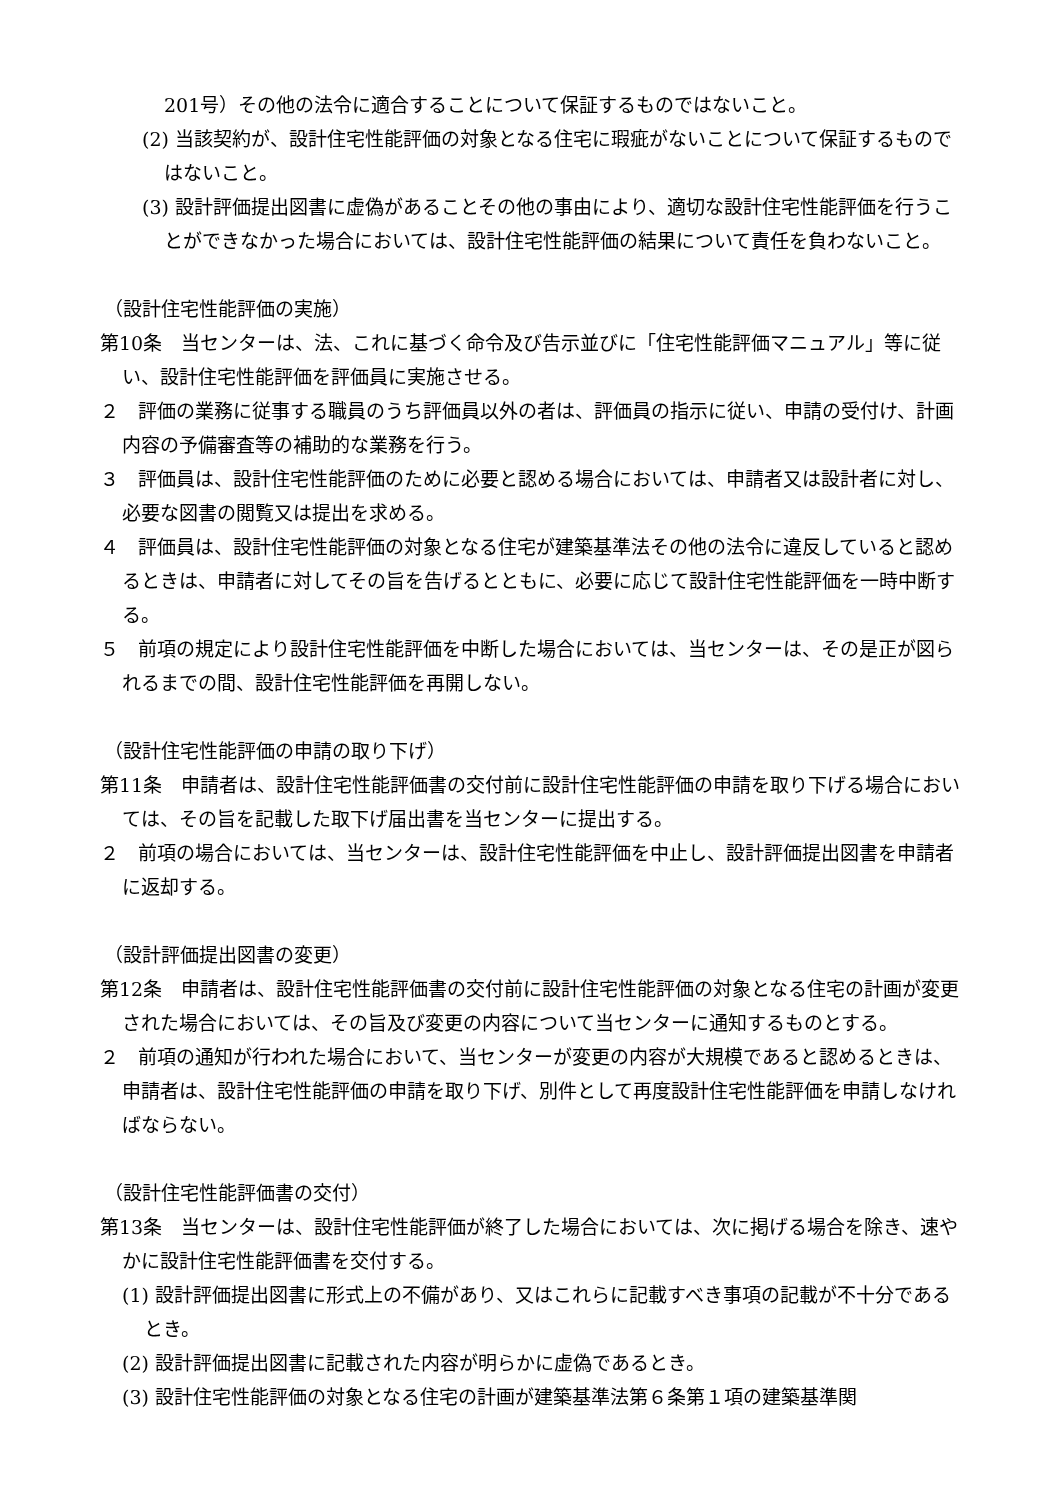201号）その他の法令に適合することについて保証するものではないこと。
(2) 当該契約が、設計住宅性能評価の対象となる住宅に瑕疵がないことについて保証するものではないこと。
(3) 設計評価提出図書に虚偽があることその他の事由により、適切な設計住宅性能評価を行うことができなかった場合においては、設計住宅性能評価の結果について責任を負わないこと。
（設計住宅性能評価の実施）
第10条　当センターは、法、これに基づく命令及び告示並びに「住宅性能評価マニュアル」等に従い、設計住宅性能評価を評価員に実施させる。
２　評価の業務に従事する職員のうち評価員以外の者は、評価員の指示に従い、申請の受付け、計画内容の予備審査等の補助的な業務を行う。
３　評価員は、設計住宅性能評価のために必要と認める場合においては、申請者又は設計者に対し、必要な図書の閲覧又は提出を求める。
４　評価員は、設計住宅性能評価の対象となる住宅が建築基準法その他の法令に違反していると認めるときは、申請者に対してその旨を告げるとともに、必要に応じて設計住宅性能評価を一時中断する。
５　前項の規定により設計住宅性能評価を中断した場合においては、当センターは、その是正が図られるまでの間、設計住宅性能評価を再開しない。
（設計住宅性能評価の申請の取り下げ）
第11条　申請者は、設計住宅性能評価書の交付前に設計住宅性能評価の申請を取り下げる場合においては、その旨を記載した取下げ届出書を当センターに提出する。
２　前項の場合においては、当センターは、設計住宅性能評価を中止し、設計評価提出図書を申請者に返却する。
（設計評価提出図書の変更）
第12条　申請者は、設計住宅性能評価書の交付前に設計住宅性能評価の対象となる住宅の計画が変更された場合においては、その旨及び変更の内容について当センターに通知するものとする。
２　前項の通知が行われた場合において、当センターが変更の内容が大規模であると認めるときは、申請者は、設計住宅性能評価の申請を取り下げ、別件として再度設計住宅性能評価を申請しなければならない。
（設計住宅性能評価書の交付）
第13条　当センターは、設計住宅性能評価が終了した場合においては、次に掲げる場合を除き、速やかに設計住宅性能評価書を交付する。
(1) 設計評価提出図書に形式上の不備があり、又はこれらに記載すべき事項の記載が不十分であるとき。
(2) 設計評価提出図書に記載された内容が明らかに虚偽であるとき。
(3) 設計住宅性能評価の対象となる住宅の計画が建築基準法第６条第１項の建築基準関